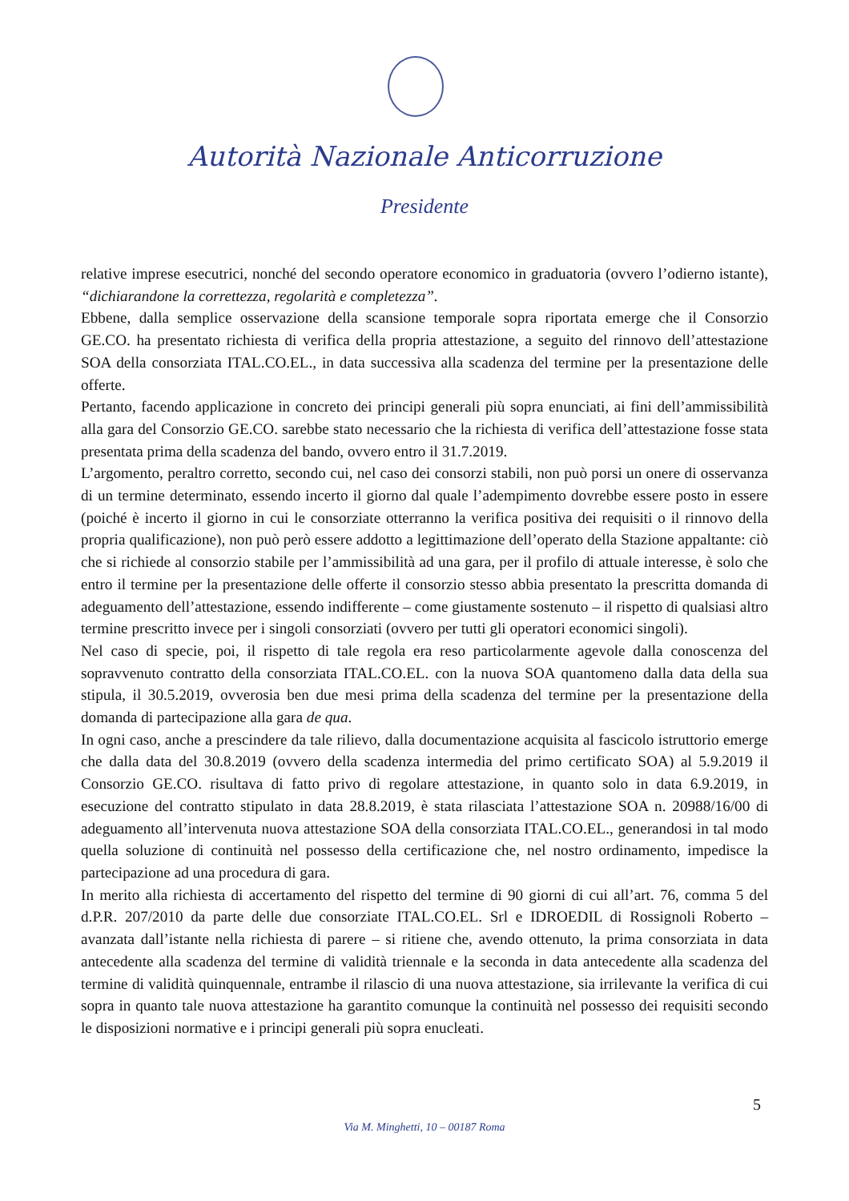Autorità Nazionale Anticorruzione
Presidente
relative imprese esecutrici, nonché del secondo operatore economico in graduatoria (ovvero l’odierno istante), “dichiarandone la correttezza, regolarità e completezza”.
Ebbene, dalla semplice osservazione della scansione temporale sopra riportata emerge che il Consorzio GE.CO. ha presentato richiesta di verifica della propria attestazione, a seguito del rinnovo dell’attestazione SOA della consorziata ITAL.CO.EL., in data successiva alla scadenza del termine per la presentazione delle offerte.
Pertanto, facendo applicazione in concreto dei principi generali più sopra enunciati, ai fini dell’ammissibilità alla gara del Consorzio GE.CO. sarebbe stato necessario che la richiesta di verifica dell’attestazione fosse stata presentata prima della scadenza del bando, ovvero entro il 31.7.2019.
L’argomento, peraltro corretto, secondo cui, nel caso dei consorzi stabili, non può porsi un onere di osservanza di un termine determinato, essendo incerto il giorno dal quale l’adempimento dovrebbe essere posto in essere (poiché è incerto il giorno in cui le consorziate otterranno la verifica positiva dei requisiti o il rinnovo della propria qualificazione), non può però essere addotto a legittimazione dell’operato della Stazione appaltante: ciò che si richiede al consorzio stabile per l’ammissibilità ad una gara, per il profilo di attuale interesse, è solo che entro il termine per la presentazione delle offerte il consorzio stesso abbia presentato la prescritta domanda di adeguamento dell’attestazione, essendo indifferente – come giustamente sostenuto – il rispetto di qualsiasi altro termine prescritto invece per i singoli consorziati (ovvero per tutti gli operatori economici singoli).
Nel caso di specie, poi, il rispetto di tale regola era reso particolarmente agevole dalla conoscenza del sopravvenuto contratto della consorziata ITAL.CO.EL. con la nuova SOA quantomeno dalla data della sua stipula, il 30.5.2019, ovverosia ben due mesi prima della scadenza del termine per la presentazione della domanda di partecipazione alla gara de qua.
In ogni caso, anche a prescindere da tale rilievo, dalla documentazione acquisita al fascicolo istruttorio emerge che dalla data del 30.8.2019 (ovvero della scadenza intermedia del primo certificato SOA) al 5.9.2019 il Consorzio GE.CO. risultava di fatto privo di regolare attestazione, in quanto solo in data 6.9.2019, in esecuzione del contratto stipulato in data 28.8.2019, è stata rilasciata l’attestazione SOA n. 20988/16/00 di adeguamento all’intervenuta nuova attestazione SOA della consorziata ITAL.CO.EL., generandosi in tal modo quella soluzione di continuità nel possesso della certificazione che, nel nostro ordinamento, impedisce la partecipazione ad una procedura di gara.
In merito alla richiesta di accertamento del rispetto del termine di 90 giorni di cui all’art. 76, comma 5 del d.P.R. 207/2010 da parte delle due consorziate ITAL.CO.EL. Srl e IDROEDIL di Rossignoli Roberto – avanzata dall’istante nella richiesta di parere – si ritiene che, avendo ottenuto, la prima consorziata in data antecedente alla scadenza del termine di validità triennale e la seconda in data antecedente alla scadenza del termine di validità quinquennale, entrambe il rilascio di una nuova attestazione, sia irrilevante la verifica di cui sopra in quanto tale nuova attestazione ha garantito comunque la continuità nel possesso dei requisiti secondo le disposizioni normative e i principi generali più sopra enucleati.
5
Via M. Minghetti, 10 – 00187 Roma